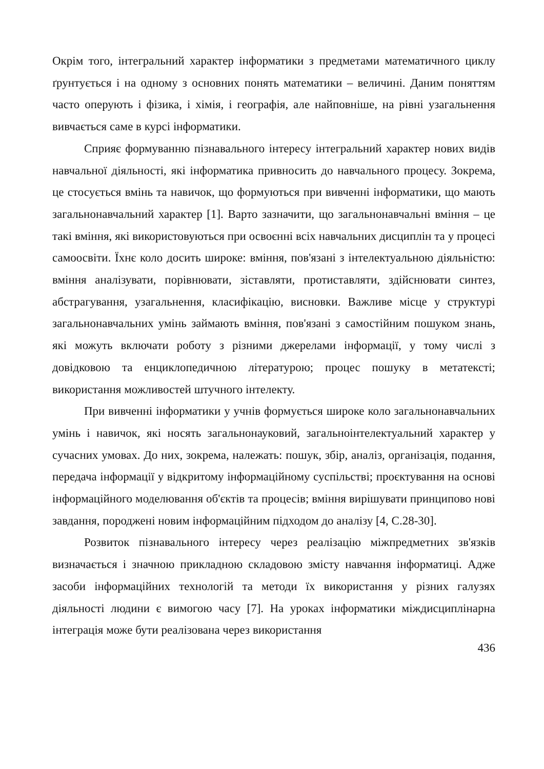Окрім того, інтегральний характер інформатики з предметами математичного циклу ґрунтується і на одному з основних понять математики – величині. Даним поняттям часто оперують і фізика, і хімія, і географія, але найповніше, на рівні узагальнення вивчається саме в курсі інформатики.
Сприяє формуванню пізнавального інтересу інтегральний характер нових видів навчальної діяльності, які інформатика привносить до навчального процесу. Зокрема, це стосується вмінь та навичок, що формуються при вивченні інформатики, що мають загальнонавчальний характер [1]. Варто зазначити, що загальнонавчальні вміння – це такі вміння, які використовуються при освоєнні всіх навчальних дисциплін та у процесі самоосвіти. Їхнє коло досить широке: вміння, пов'язані з інтелектуальною діяльністю: вміння аналізувати, порівнювати, зіставляти, протиставляти, здійснювати синтез, абстрагування, узагальнення, класифікацію, висновки. Важливе місце у структурі загальнонавчальних умінь займають вміння, пов'язані з самостійним пошуком знань, які можуть включати роботу з різними джерелами інформації, у тому числі з довідковою та енциклопедичною літературою; процес пошуку в метатексті; використання можливостей штучного інтелекту.
При вивченні інформатики у учнів формується широке коло загальнонавчальних умінь і навичок, які носять загальнонауковий, загальноінтелектуальний характер у сучасних умовах. До них, зокрема, належать: пошук, збір, аналіз, організація, подання, передача інформації у відкритому інформаційному суспільстві; проєктування на основі інформаційного моделювання об'єктів та процесів; вміння вирішувати принципово нові завдання, породжені новим інформаційним підходом до аналізу [4, С.28-30].
Розвиток пізнавального інтересу через реалізацію міжпредметних зв'язків визначається і значною прикладною складовою змісту навчання інформатиці. Адже засоби інформаційних технологій та методи їх використання у різних галузях діяльності людини є вимогою часу [7]. На уроках інформатики міждисциплінарна інтеграція може бути реалізована через використання
436